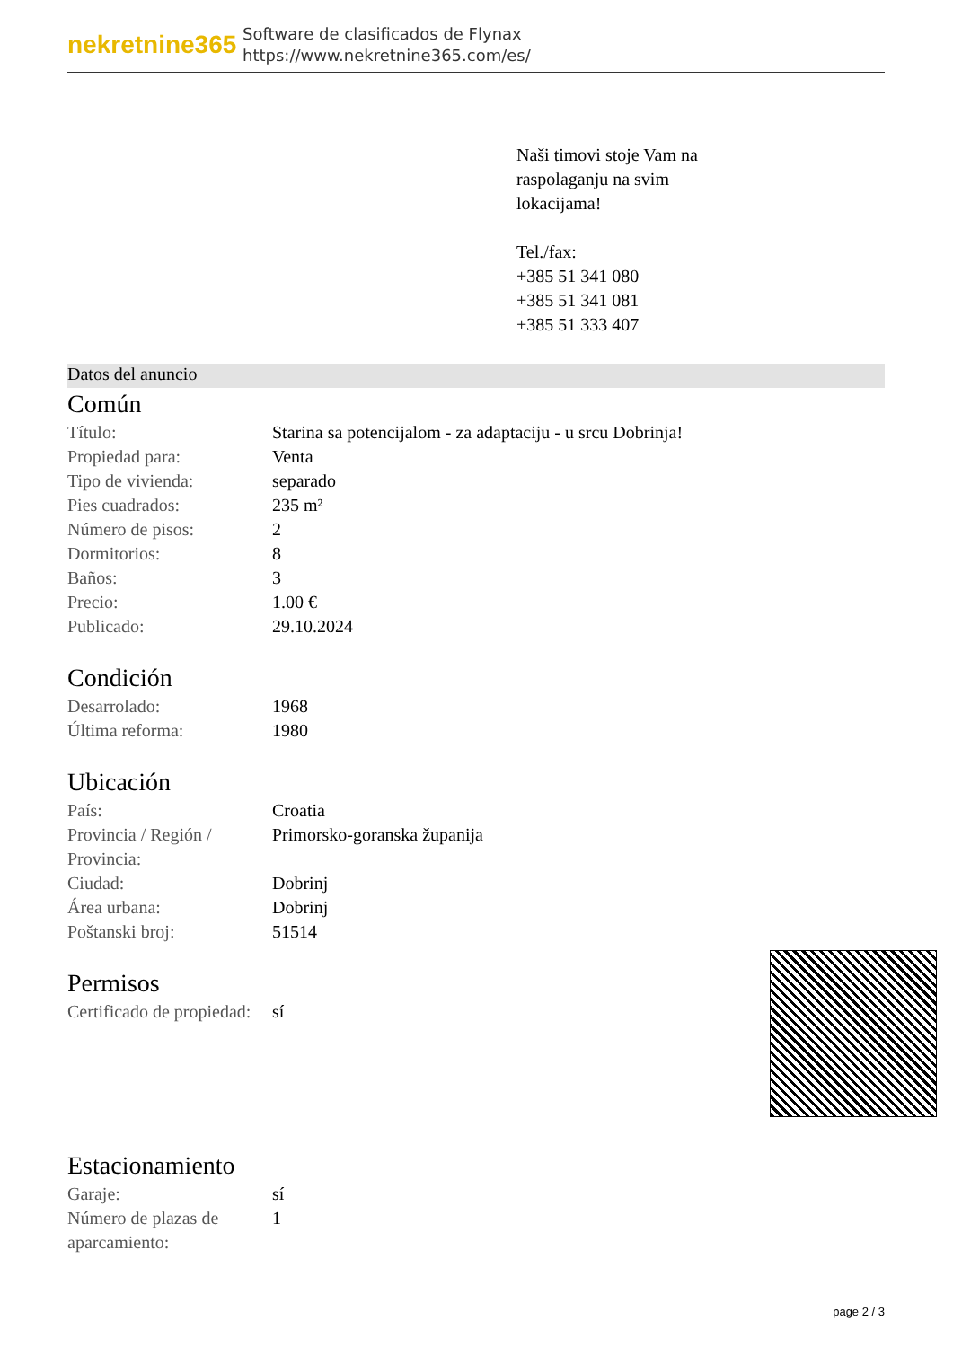nekretnine365
Software de clasificados de Flynax
https://www.nekretnine365.com/es/
Naši timovi stoje Vam na
raspolaganju na svim
lokacijama!
Tel./fax:
+385 51 341 080
+385 51 341 081
+385 51 333 407
Datos del anuncio
Común
| Título: | Starina sa potencijalom - za adaptaciju - u srcu Dobrinja! |
| Propiedad para: | Venta |
| Tipo de vivienda: | separado |
| Pies cuadrados: | 235 m² |
| Número de pisos: | 2 |
| Dormitorios: | 8 |
| Baños: | 3 |
| Precio: | 1.00 € |
| Publicado: | 29.10.2024 |
Condición
| Desarrolado: | 1968 |
| Última reforma: | 1980 |
Ubicación
| País: | Croatia |
| Provincia / Región / Provincia: | Primorsko-goranska županija |
| Ciudad: | Dobrinj |
| Área urbana: | Dobrinj |
| Poštanski broj: | 51514 |
Permisos
| Certificado de propiedad: | sí |
Estacionamiento
| Garaje: | sí |
| Número de plazas de aparcamiento: | 1 |
page 2 / 3